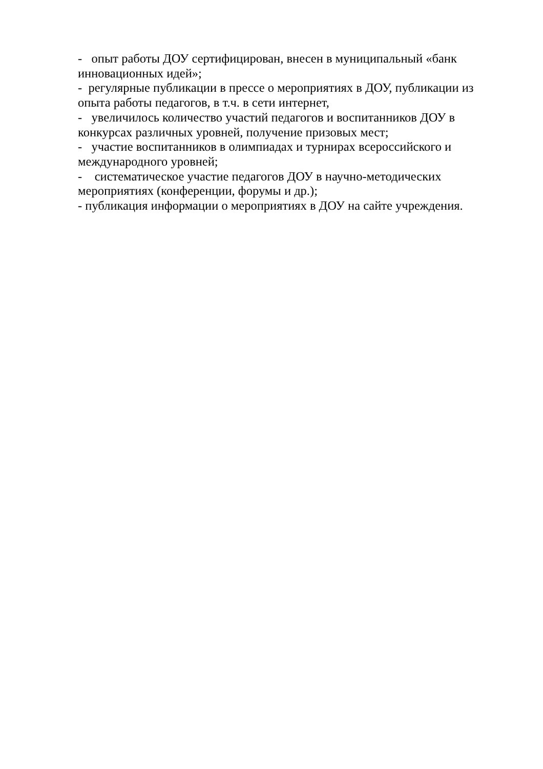- опыт работы ДОУ сертифицирован, внесен в муниципальный «банк инновационных идей»;
- регулярные публикации в прессе о мероприятиях в ДОУ, публикации из опыта работы педагогов, в т.ч. в сети интернет,
- увеличилось количество участий педагогов и воспитанников ДОУ в конкурсах различных уровней, получение призовых мест;
- участие воспитанников в олимпиадах и турнирах всероссийского и международного уровней;
- систематическое участие педагогов ДОУ в научно-методических мероприятиях (конференции, форумы и др.);
- публикация информации о мероприятиях в ДОУ на сайте учреждения.